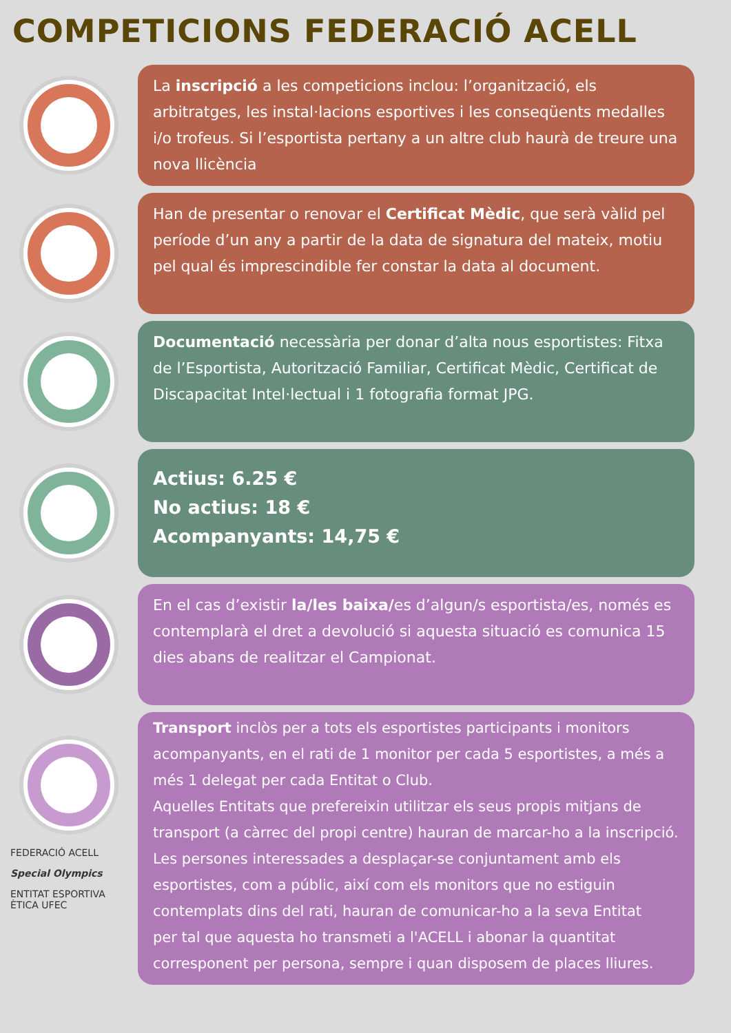COMPETICIONS FEDERACIÓ ACELL
La inscripció a les competicions inclou: l’organització, els arbitratges, les instal·lacions esportives i les conseqüents medalles i/o trofeus. Si l’esportista pertany a un altre club haurà de treure una nova llicència
Han de presentar o renovar el Certificat Mèdic, que serà vàlid pel període d’un any a partir de la data de signatura del mateix, motiu pel qual és imprescindible fer constar la data al document.
Documentació necessària per donar d’alta nous esportistes: Fitxa de l’Esportista, Autorització Familiar, Certificat Mèdic, Certificat de Discapacitat Intel·lectual i 1 fotografia format JPG.
Actius: 6.25 €
No actius: 18 €
Acompanyants: 14,75 €
En el cas d’existir la/les baixa/es d’algun/s esportista/es, només es contemplarà el dret a devolució si aquesta situació es comunica 15 dies abans de realitzar el Campionat.
FEDERACIÓ ACELL
Special Olympics
ENTITAT ESPORTIVA ÈTICA UFEC
Transport inclòs per a tots els esportistes participants i monitors acompanyants, en el rati de 1 monitor per cada 5 esportistes, a més a més 1 delegat per cada Entitat o Club.
Aquelles Entitats que prefereixin utilitzar els seus propis mitjans de transport (a càrrec del propi centre) hauran de marcar-ho a la inscripció. Les persones interessades a desplaçar-se conjuntament amb els esportistes, com a públic, així com els monitors que no estiguin contemplats dins del rati, hauran de comunicar-ho a la seva Entitat
per tal que aquesta ho transmeti a l'ACELL i abonar la quantitat corresponent per persona, sempre i quan disposem de places lliures.